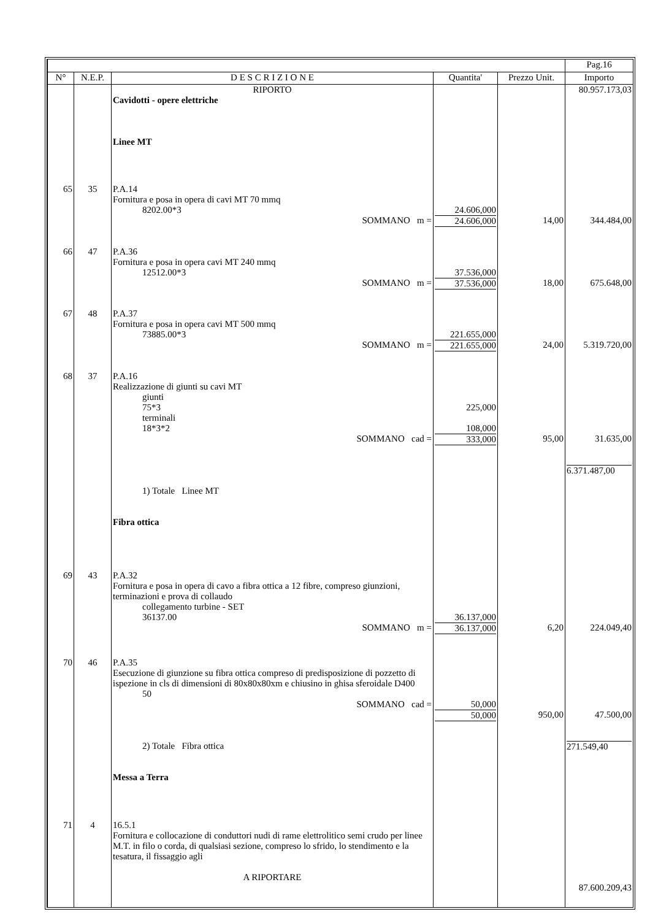| | | | | | Pag.16 |
| --- | --- | --- | --- | --- | --- |
| N° | N.E.P. | D E S C R I Z I O N E | Quantita' | Prezzo Unit. | Importo |
| | | RIPORTO Cavidotti - opere elettriche Linee MT | | | 80.957.173,03 |
| 65 | 35 | P.A.14 Fornitura e posa in opera di cavi MT 70 mmq 8202.00*3 SOMMANO m = | 24.606,000 24.606,000 | 14,00 | 344.484,00 |
| 66 | 47 | P.A.36 Fornitura e posa in opera cavi MT 240 mmq 12512.00*3 SOMMANO m = | 37.536,000 37.536,000 | 18,00 | 675.648,00 |
| 67 | 48 | P.A.37 Fornitura e posa in opera cavi MT 500 mmq 73885.00*3 SOMMANO m = | 221.655,000 221.655,000 | 24,00 | 5.319.720,00 |
| 68 | 37 | P.A.16 Realizzazione di giunti su cavi MT giunti 75*3 terminali 18*3*2 SOMMANO cad = 1) Totale Linee MT Fibra ottica | 225,000 108,000 333,000 | 95,00 | 31.635,00 6.371.487,00 |
| 69 | 43 | P.A.32 Fornitura e posa in opera di cavo a fibra ottica a 12 fibre, compreso giunzioni, terminazioni e prova di collaudo collegamento turbine - SET 36137.00 SOMMANO m = | 36.137,000 36.137,000 | 6,20 | 224.049,40 |
| 70 | 46 | P.A.35 Esecuzione di giunzione su fibra ottica compreso di predisposizione di pozzetto di ispezione in cls di dimensioni di 80x80x80xm e chiusino in ghisa sferoidale D400 50 SOMMANO cad = 2) Totale Fibra ottica Messa a Terra | 50,000 50,000 | 950,00 | 47.500,00 271.549,40 |
| 71 | 4 | 16.5.1 Fornitura e collocazione di conduttori nudi di rame elettrolitico semi crudo per linee M.T. in filo o corda, di qualsiasi sezione, compreso lo sfrido, lo stendimento e la tesatura, il fissaggio agli A RIPORTARE | | | 87.600.209,43 |